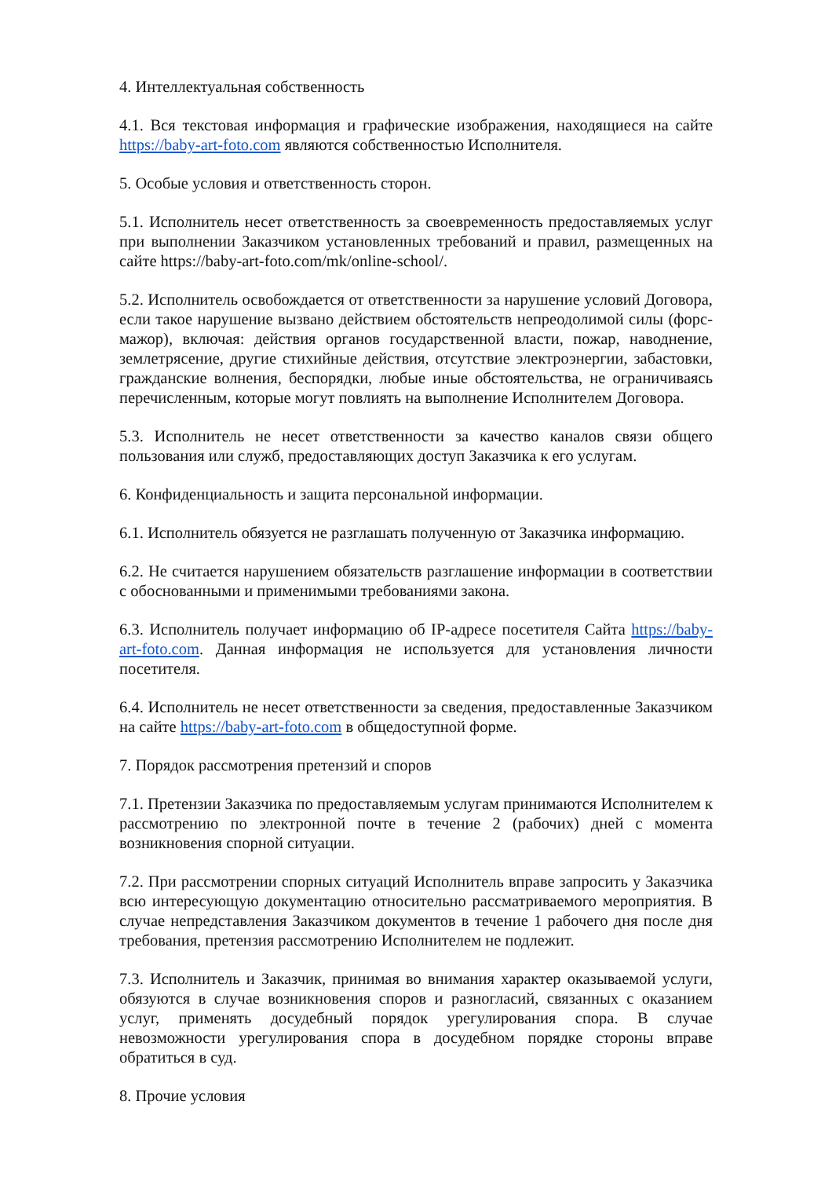4. Интеллектуальная собственность
4.1. Вся текстовая информация и графические изображения, находящиеся на сайте https://baby-art-foto.com являются собственностью Исполнителя.
5. Особые условия и ответственность сторон.
5.1. Исполнитель несет ответственность за своевременность предоставляемых услуг при выполнении Заказчиком установленных требований и правил, размещенных на сайте https://baby-art-foto.com/mk/online-school/.
5.2. Исполнитель освобождается от ответственности за нарушение условий Договора, если такое нарушение вызвано действием обстоятельств непреодолимой силы (форс-мажор), включая: действия органов государственной власти, пожар, наводнение, землетрясение, другие стихийные действия, отсутствие электроэнергии, забастовки, гражданские волнения, беспорядки, любые иные обстоятельства, не ограничиваясь перечисленным, которые могут повлиять на выполнение Исполнителем Договора.
5.3. Исполнитель не несет ответственности за качество каналов связи общего пользования или служб, предоставляющих доступ Заказчика к его услугам.
6. Конфиденциальность и защита персональной информации.
6.1. Исполнитель обязуется не разглашать полученную от Заказчика информацию.
6.2. Не считается нарушением обязательств разглашение информации в соответствии с обоснованными и применимыми требованиями закона.
6.3. Исполнитель получает информацию об IP-адресе посетителя Сайта https://baby-art-foto.com. Данная информация не используется для установления личности посетителя.
6.4. Исполнитель не несет ответственности за сведения, предоставленные Заказчиком на сайте https://baby-art-foto.com в общедоступной форме.
7. Порядок рассмотрения претензий и споров
7.1. Претензии Заказчика по предоставляемым услугам принимаются Исполнителем к рассмотрению по электронной почте в течение 2 (рабочих) дней с момента возникновения спорной ситуации.
7.2. При рассмотрении спорных ситуаций Исполнитель вправе запросить у Заказчика всю интересующую документацию относительно рассматриваемого мероприятия. В случае непредставления Заказчиком документов в течение 1 рабочего дня после дня требования, претензия рассмотрению Исполнителем не подлежит.
7.3. Исполнитель и Заказчик, принимая во внимания характер оказываемой услуги, обязуются в случае возникновения споров и разногласий, связанных с оказанием услуг, применять досудебный порядок урегулирования спора. В случае невозможности урегулирования спора в досудебном порядке стороны вправе обратиться в суд.
8. Прочие условия